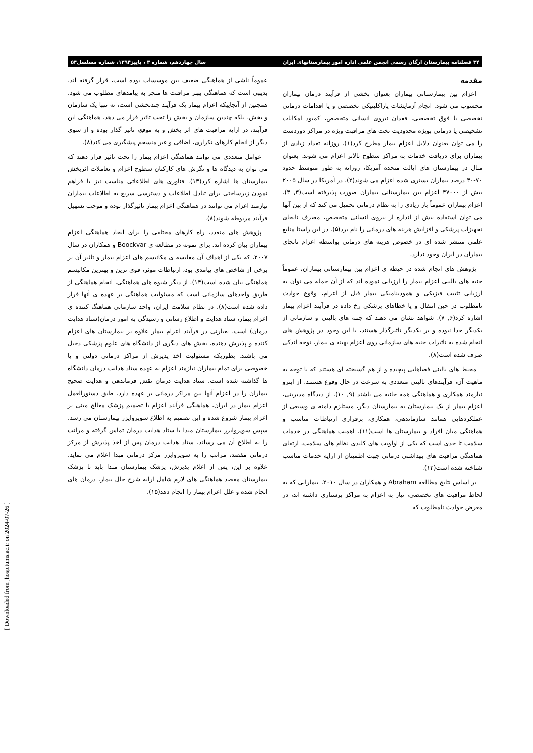۳۴ فصلنامه بیمارستان ارگان رسمی انجمن علمی اداره امور بیمارستانهای ایران سال چهاردهم، شماره ۳ ، پاییز۱۳۹۴، شماره مسلسل۵۴
مقدمه
اعزام بین بیمارستانی بیماران بعنوان بخشی از فرآیند درمان بیماران محسوب می شود. انجام آزمایشات پاراکلینیکی تخصصی و یا اقدامات درمانی تخصصی یا فوق تخصصی، فقدان نیروی انسانی متخصص، کمبود امکانات تشخیصی یا درمانی بویژه محدودیت تخت های مراقبت ویژه در مراکز دوردست را می توان بعنوان دلایل اعزام بیمار مطرح کرد(۱). روزانه تعداد زیادی از بیماران برای دریافت خدمات به مراکز سطوح بالاتر اعزام می شوند. بعنوان مثال در بیمارستان های ایالت متحده آمریکا، روزانه به طور متوسط حدود ۷۰-۴۰ درصد بیماران بستری شده اعزام می شوند(۲). در آمریکا در سال ۲۰۰۵ بیش از ۴۷۰۰۰ اعزام بین بیمارستانی بیماران صورت پذیرفته است(۳, ۴). اعزام بیماران عموماً بار زیادی را به نظام درمانی تحمیل می کند که از بین آنها می توان استفاده بیش از اندازه از نیروی انسانی متخصص، مصرف نابجای تجهیزات پزشکی و افزایش هزینه های درمانی را نام برد(۵). در این راستا منابع علمی منتشر شده ای در خصوص هزینه های درمانی بواسطه اعزام نابجای بیماران در ایران وجود ندارد.
پژوهش های انجام شده در حیطه ی اعزام بین بیمارستانی بیماران، عموماً جنبه های بالینی اعزام بیمار را ارزیابی نموده اند که از آن جمله می توان به ارزیابی تثبیت فیزیکی و همودینامیکی بیمار قبل از اعزام، وقوع حوادث نامطلوب در حین انتقال و یا خطاهای پزشکی رخ داده در فرآیند اعزام بیمار اشاره کرد(۶, ۷). شواهد نشان می دهند که جنبه های بالینی و سازمانی از یکدیگر جدا نبوده و بر یکدیگر تاثیرگذار هستند، با این وجود در پژوهش های انجام شده به تاثیرات جنبه های سازمانی روی اعزام بهینه ی بیمار، توجه اندکی صرف شده است(۸).
محیط های بالینی فضاهایی پیچیده و از هم گسیخته ای هستند که با توجه به ماهیت آن، فرآیندهای بالینی متعددی به سرعت در حال وقوع هستند. از اینرو نیازمند همکاری و هماهنگی همه جانبه می باشند (۹, ۱۰). از دیدگاه مدیریتی، اعزام بیمار از یک بیمارستان به بیمارستان دیگر، مستلزم دامنه ی وسیعی از عملکردهایی همانند سازماندهی، همکاری، برقراری ارتباطات مناسب و هماهنگی میان افراد و بیمارستان ها است(۱۱). اهمیت هماهنگی در خدمات سلامت تا حدی است که یکی از اولویت های کلیدی نظام های سلامت، ارتقای هماهنگی مراقبت های بهداشتی درمانی جهت اطمینان از ارایه خدمات مناسب شناخته شده است(۱۲).
بر اساس نتایج مطالعه Abraham و همکاران در سال ۲۰۱۰، بیمارانی که به لحاظ مراقبت های تخصصی، نیاز به اعزام به مراکز پرستاری داشته اند، در معرض حوادث نامطلوب که
عموماً ناشی از هماهنگی ضعیف بین موسسات بوده است، قرار گرفته اند. بدیهی است که هماهنگی بهتر مراقبت ها منجر به پیامدهای مطلوب می شود. همچنین از آنجاییکه اعزام بیمار یک فرآیند چندبخشی است، نه تنها یک سازمان و بخش، بلکه چندین سازمان و بخش را تحت تاثیر قرار می دهد. هماهنگی این فرآیند، در ارایه مراقبت های اثر بخش و به موقع، تاثیر گذار بوده و از سوی دیگر از انجام کارهای تکراری، اضافی و غیر منسجم پیشگیری می کند(۸).
عوامل متعددی می توانند هماهنگی اعزام بیمار را تحت تاثیر قرار دهند که می توان به دیدگاه ها و نگرش های کارکنان سطوح اعزام و تعاملات اثربخش بیمارستان ها اشاره کرد(۱۳). فناوری های اطلاعاتی مناسب نیز با فراهم نمودن زیرساختی برای تبادل اطلاعات و دسترسی سریع به اطلاعات بیماران نیازمند اعزام می توانند در هماهنگی اعزام بیمار تاثیرگذار بوده و موجب تسهیل فرآیند مربوطه شوند(۸).
پژوهش های متعدد، راه کارهای مختلفی را برای ایجاد هماهنگی اعزام بیماران بیان کرده اند. برای نمونه در مطالعه ی Boockvar و همکاران در سال ۲۰۰۷، که یکی از اهداف آن مقایسه ی مکانیسم های اعزام بیمار و تاثیر آن بر برخی از شاخص های پیامدی بود، ارتباطات موثر، قوی ترین و بهترین مکانیسم هماهنگی بیان شده است(۱۴). از دیگر شیوه های هماهنگی، انجام هماهنگی از طریق واحدهای سازمانی است که مسئولیت هماهنگی بر عهده ی آنها قرار داده شده است(۸). در نظام سلامت ایران، واحد سازمانی هماهنگ کننده ی اعزام بیمار، ستاد هدایت و اطلاع رسانی و رسیدگی به امور درمان(ستاد هدایت درمان) است. بعبارتی در فرآیند اعزام بیمار علاوه بر بیمارستان های اعزام کننده و پذیرش دهنده، بخش های دیگری از دانشگاه های علوم پزشکی دخیل می باشند. بطوریکه مسئولیت اخذ پذیرش از مراکز درمانی دولتی و یا خصوصی برای تمام بیماران نیازمند اعزام به عهده ستاد هدایت درمان دانشگاه ها گذاشته شده است. ستاد هدایت درمان نقش فرماندهی و هدایت صحیح بیماران را در اعزام آنها بین مراکز درمانی بر عهده دارد. طبق دستورالعمل اعزام بیمار در ایران، هماهنگی فرآیند اعزام با تصمیم پزشک معالج مبنی بر اعزام بیمار شروع شده و این تصمیم به اطلاع سوپروایزر بیمارستان می رسد. سپس سوپروایزر بیمارستان مبدا با ستاد هدایت درمان تماس گرفته و مراتب را به اطلاع آن می رساند. ستاد هدایت درمان پس از اخذ پذیرش از مرکز درمانی مقصد، مراتب را به سوپروایزر مرکز درمانی مبدا اعلام می نماید. علاوه بر این، پس از اعلام پذیرش، پزشک بیمارستان مبدا باید با پزشک بیمارستان مقصد هماهنگی های لازم شامل ارایه شرح حال بیمار، درمان های انجام شده و علل اعزام بیمار را انجام دهد(۱۵).
[ Downloaded from jhosp.tums.ac.ir on 2024-07-26 ]